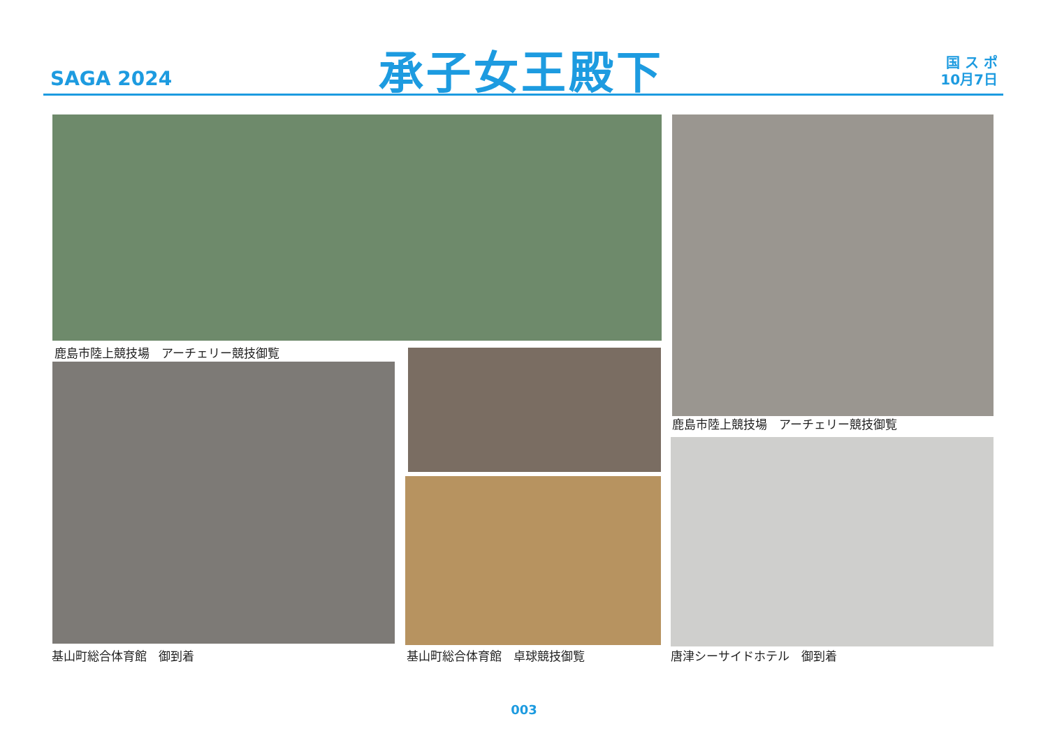SAGA 2024 承子女王殿下
国 ス ポ
10月7日
鹿島市陸上競技場　アーチェリー競技御覧
鹿島市陸上競技場　アーチェリー競技御覧
基山町総合体育館　御到着 基山町総合体育館　卓球競技御覧 唐津シーサイドホテル　御到着
003